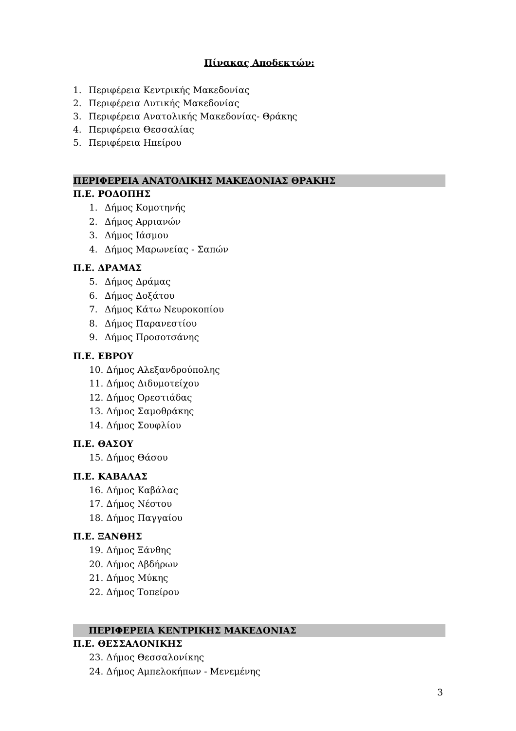Πίνακας Αποδεκτών:
1. Περιφέρεια Κεντρικής Μακεδονίας
2. Περιφέρεια Δυτικής Μακεδονίας
3. Περιφέρεια Ανατολικής Μακεδονίας- Θράκης
4. Περιφέρεια Θεσσαλίας
5. Περιφέρεια Ηπείρου
ΠΕΡΙΦΕΡΕΙΑ ΑΝΑΤΟΛΙΚΗΣ ΜΑΚΕΔΟΝΙΑΣ ΘΡΑΚΗΣ
Π.Ε. ΡΟΔΟΠΗΣ
1. Δήμος Κομοτηνής
2. Δήμος Αρριανών
3. Δήμος Ιάσμου
4. Δήμος Μαρωνείας - Σαπών
Π.Ε. ΔΡΑΜΑΣ
5. Δήμος Δράμας
6. Δήμος Δοξάτου
7. Δήμος Κάτω Νευροκοπίου
8. Δήμος Παρανεστίου
9. Δήμος Προσοτσάνης
Π.Ε. ΕΒΡΟΥ
10. Δήμος Αλεξανδρούπολης
11. Δήμος Διδυμοτείχου
12. Δήμος Ορεστιάδας
13. Δήμος Σαμοθράκης
14. Δήμος Σουφλίου
Π.Ε. ΘΑΣΟΥ
15. Δήμος Θάσου
Π.Ε. ΚΑΒΑΛΑΣ
16. Δήμος Καβάλας
17. Δήμος Νέστου
18. Δήμος Παγγαίου
Π.Ε. ΞΑΝΘΗΣ
19. Δήμος Ξάνθης
20. Δήμος Αβδήρων
21. Δήμος Μύκης
22. Δήμος Τοπείρου
ΠΕΡΙΦΕΡΕΙΑ ΚΕΝΤΡΙΚΗΣ ΜΑΚΕΔΟΝΙΑΣ
Π.Ε. ΘΕΣΣΑΛΟΝΙΚΗΣ
23. Δήμος Θεσσαλονίκης
24. Δήμος Αμπελοκήπων - Μενεμένης
3